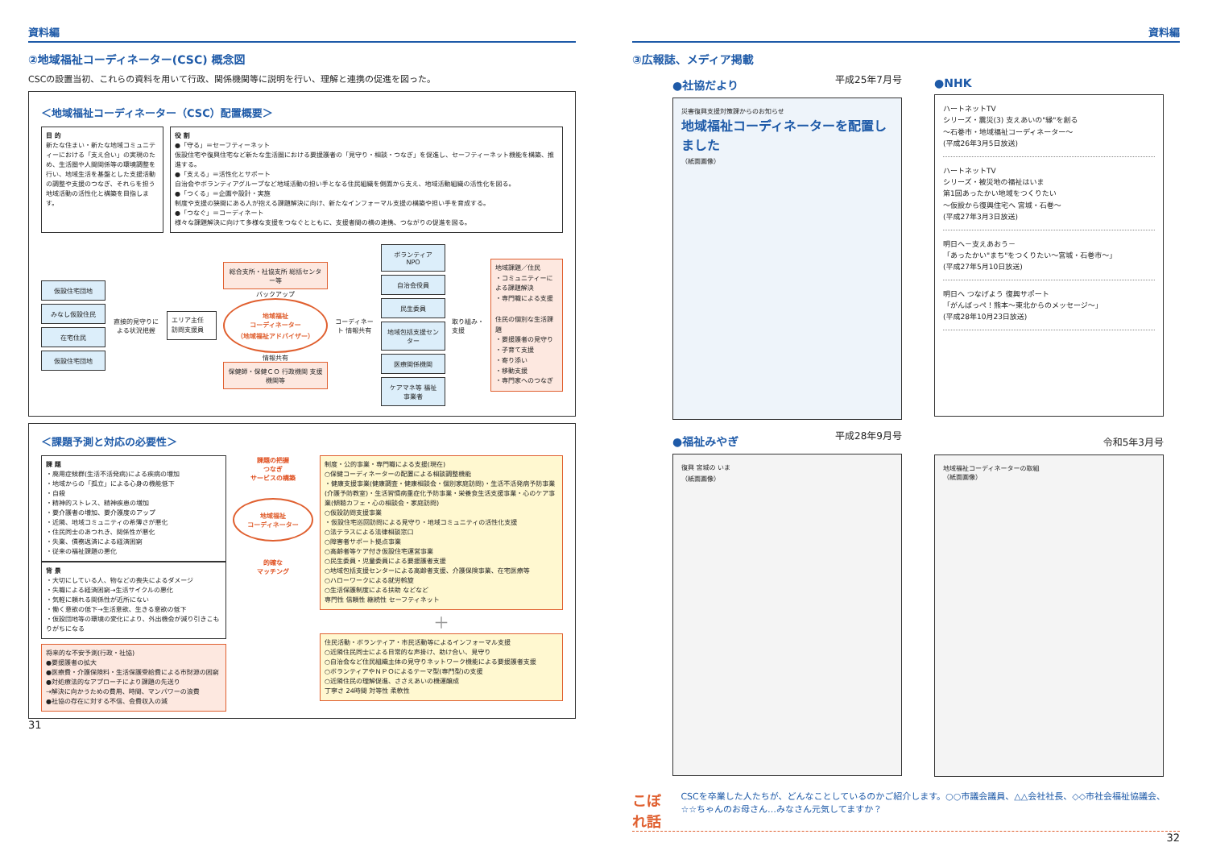資料編
②地域福祉コーディネーター(CSC) 概念図
CSCの設置当初、これらの資料を用いて行政、関係機関等に説明を行い、理解と連携の促進を図った。
＜地域福祉コーディネーター（CSC）配置概要＞
目 的
新たな住まい・新たな地域コミュニティーにおける「支え合い」の実現のため、生活圏や人間関係等の環境調整を行い、地域生活を基盤とした支援活動の調整や支援のつなぎ、それらを担う地域活動の活性化と構築を目指します。
役 割
●「守る」＝セーフティーネット
仮設住宅や復興住宅など新たな生活圏における要援護者の「見守り・相談・つなぎ」を促進し、セーフティーネット機能を構築、推進する。
●「支える」＝活性化とサポート
自治会やボランティアグループなど地域活動の担い手となる住民組織を側面から支え、地域活動組織の活性化を図る。
●「つくる」＝企画や設計・実施
制度や支援の狭間にある人が抱える課題解決に向け、新たなインフォーマル支援の構築や担い手を育成する。
●「つなぐ」＝コーディネート
様々な課題解決に向けて多様な支援をつなぐとともに、支援者間の横の連携、つながりの促進を図る。
仮設住宅団地
みなし仮設住民
在宅住民
仮設住宅団地
直接的見守りによる状況把握
エリア主任 訪問支援員
総合支所・社協支所 総括センター等
バックアップ
地域福祉
コーディネーター
（地域福祉アドバイザー）
情報共有
保健師・保健ＣＯ 行政機関 支援機関等
コーディネート 情報共有
ボランティア NPO
自治会役員
民生委員
地域包括支援センター
医療関係機関
ケアマネ等 福祉事業者
取り組み・支援
地域課題／住民
・コミュニティーによる課題解決
・専門職による支援
住民の個別な生活課題
・要援護者の見守り
・子育て支援
・寄り添い
・移動支援
・専門家へのつなぎ
＜課題予測と対応の必要性＞
課 題
・廃用症候群(生活不活発病)による疾病の増加
・地域からの「孤立」による心身の機能低下
・自殺
・精神的ストレス、精神疾患の増加
・要介護者の増加、要介護度のアップ
・近隣、地域コミュニティの希薄さが悪化
・住民同士のあつれき、関係性が悪化
・失業、債務返済による経済困窮
・従来の福祉課題の悪化
背 景
・大切にしている人、物などの喪失によるダメージ
・失職による経済困窮→生活サイクルの悪化
・気軽に頼れる関係性が近所にない
・働く意欲の低下→生活意欲、生きる意欲の低下
・仮設団地等の環境の変化により、外出機会が減り引きこもりがちになる
将来的な不安予測(行政・社協)
●要援護者の拡大
●医療費・介護保険料・生活保護受給費による市財源の困窮
●対処療法的なアプローチにより課題の先送り
→解決に向かうための費用、時間、マンパワーの浪費
●社協の存在に対する不信、会費収入の減
課題の把握
つなぎ
サービスの構築
地域福祉
コーディネーター
的確な
マッチング
制度・公的事業・専門職による支援(現在)
○保健コーディネーターの配置による相談調整機能
・健康支援事業(健康調査・健康相談会・個別家庭訪問)・生活不活発病予防事業(介護予防教室)・生活習慣病重症化予防事業・栄養食生活支援事業・心のケア事業(傾聴カフェ・心の相談会・家庭訪問)
○仮設訪問支援事業
・仮設住宅巡回訪問による見守り・地域コミュニティの活性化支援
○法テラスによる法律相談窓口
○障害者サポート拠点事業
○高齢者等ケア付き仮設住宅運営事業
○民生委員・児童委員による要援護者支援
○地域包括支援センターによる高齢者支援、介護保険事業、在宅医療等
○ハローワークによる就労斡旋
○生活保護制度による扶助 などなど
専門性 信頼性 継続性 セーフティネット
＋
住民活動・ボランティア・市民活動等によるインフォーマル支援
○近隣住民同士による日常的な声掛け、助け合い、見守り
○自治会など住民組織主体の見守りネットワーク機能による要援護者支援
○ボランティアやＮＰＯによるテーマ型(専門型)の支援
○近隣住民の理解促進、ささえあいの機運醸成
丁寧さ 24時間 対等性 柔軟性
31
資料編
③広報誌、メディア掲載
●社協だより
平成25年7月号
災害復興支援対策課からのお知らせ
地域福祉コーディネーターを配置しました
（紙面画像）
●NHK
ハートネットTV
シリーズ・震災(3) 支えあいの"縁"を創る
～石巻市・地域福祉コーディネーター～
(平成26年3月5日放送)
ハートネットTV
シリーズ・被災地の福祉はいま
第1回あったかい地域をつくりたい
～仮設から復興住宅へ 宮城・石巻～
(平成27年3月3日放送)
明日へ－支えあおう－
「あったかい"まち"をつくりたい～宮城・石巻市～」
(平成27年5月10日放送)
明日へ つなげよう 復興サポート
「がんばっぺ！熊本～東北からのメッセージ～」
(平成28年10月23日放送)
●福祉みやぎ
平成28年9月号
復興 宮城の いま
（紙面画像）
令和5年3月号
地域福祉コーディネーターの取組
（紙面画像）
こぼれ話 CSCを卒業した人たちが、どんなことしているのかご紹介します。○○市議会議員、△△会社社長、◇◇市社会福祉協議会、☆☆ちゃんのお母さん…みなさん元気してますか？
32